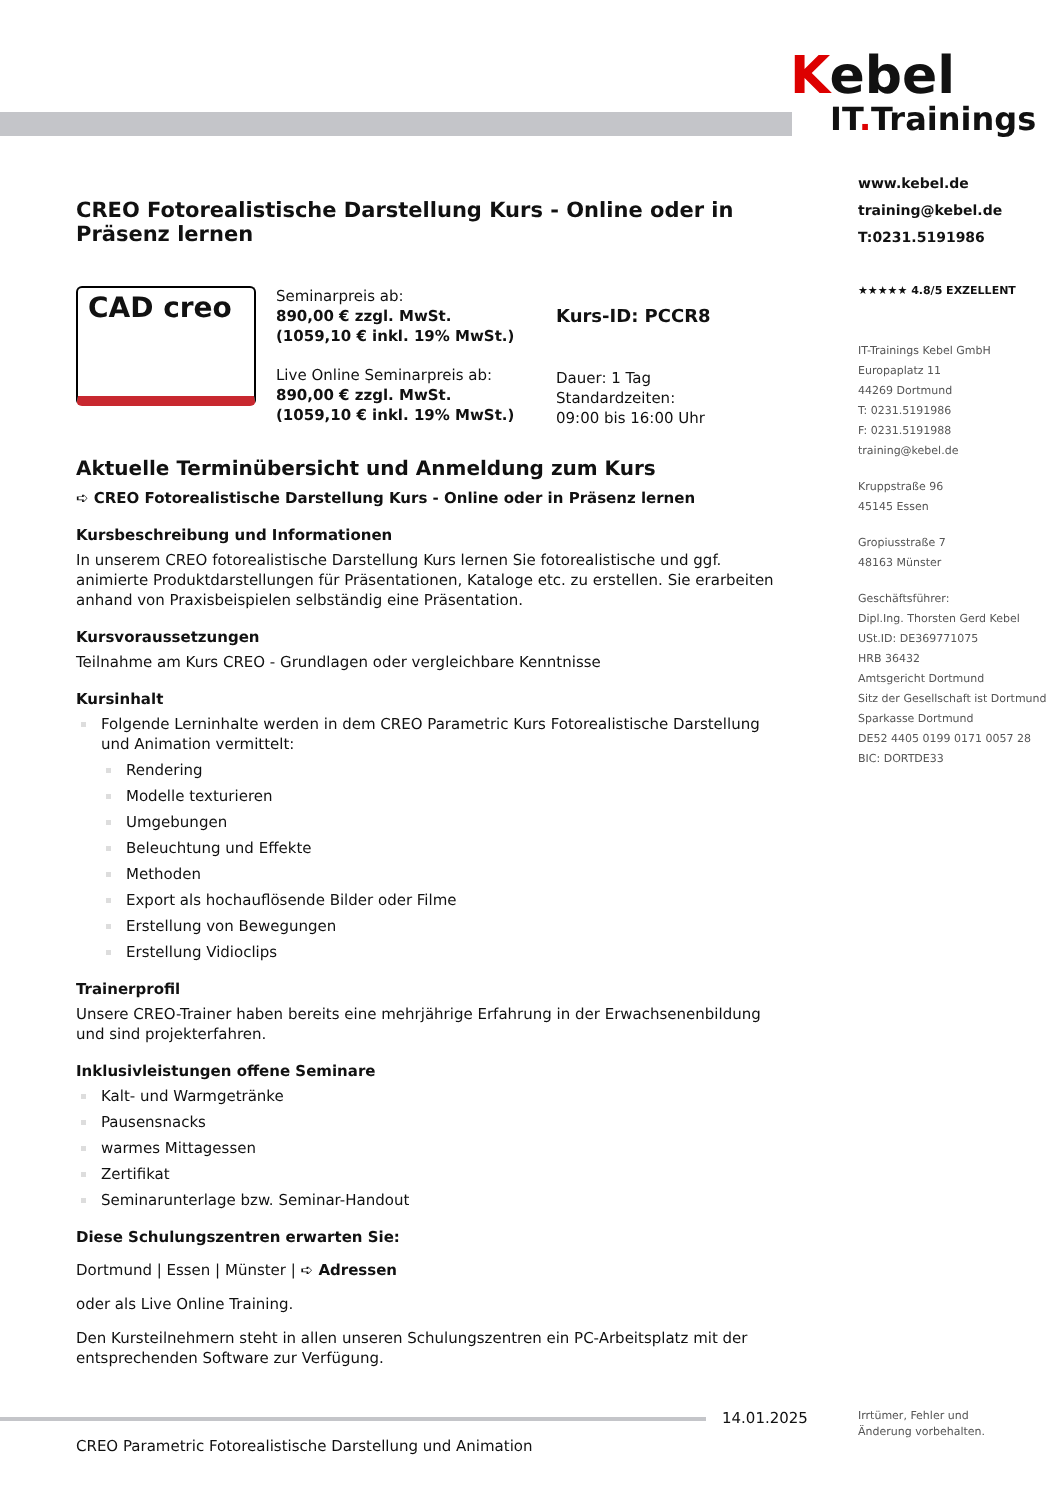Kebel
IT. Trainings
www.kebel.de
training@kebel.de
T:0231.5191986
★★★★★ 4.8/5 EXZELLENT
IT-Trainings Kebel GmbH
Europaplatz 11
44269 Dortmund
T: 0231.5191986
F: 0231.5191988
training@kebel.de
Kruppstraße 96
45145 Essen
Gropiusstraße 7
48163 Münster
Geschäftsführer:
Dipl.Ing. Thorsten Gerd Kebel
USt.ID: DE369771075
HRB 36432
Amtsgericht Dortmund
Sitz der Gesellschaft ist Dortmund
Sparkasse Dortmund
DE52 4405 0199 0171 0057 28
BIC: DORTDE33
CREO Fotorealistische Darstellung Kurs - Online oder in Präsenz lernen
CAD creo
Seminarpreis ab:
890,00 € zzgl. MwSt.
(1059,10 € inkl. 19% MwSt.)
Live Online Seminarpreis ab:
890,00 € zzgl. MwSt.
(1059,10 € inkl. 19% MwSt.)
Kurs-ID: PCCR8
Dauer: 1 Tag
Standardzeiten:
09:00 bis 16:00 Uhr
Aktuelle Terminübersicht und Anmeldung zum Kurs
➪ CREO Fotorealistische Darstellung Kurs - Online oder in Präsenz lernen
Kursbeschreibung und Informationen
In unserem CREO fotorealistische Darstellung Kurs lernen Sie fotorealistische und ggf. animierte Produktdarstellungen für Präsentationen, Kataloge etc. zu erstellen. Sie erarbeiten anhand von Praxisbeispielen selbständig eine Präsentation.
Kursvoraussetzungen
Teilnahme am Kurs CREO - Grundlagen oder vergleichbare Kenntnisse
Kursinhalt
Folgende Lerninhalte werden in dem CREO Parametric Kurs Fotorealistische Darstellung und Animation vermittelt:
Rendering
Modelle texturieren
Umgebungen
Beleuchtung und Effekte
Methoden
Export als hochauflösende Bilder oder Filme
Erstellung von Bewegungen
Erstellung Vidioclips
Trainerprofil
Unsere CREO-Trainer haben bereits eine mehrjährige Erfahrung in der Erwachsenenbildung und sind projekterfahren.
Inklusivleistungen offene Seminare
Kalt- und Warmgetränke
Pausensnacks
warmes Mittagessen
Zertifikat
Seminarunterlage bzw. Seminar-Handout
Diese Schulungszentren erwarten Sie:
Dortmund | Essen | Münster | ➪ Adressen
oder als Live Online Training.
Den Kursteilnehmern steht in allen unseren Schulungszentren ein PC-Arbeitsplatz mit der entsprechenden Software zur Verfügung.
14.01.2025
Irrtümer, Fehler und
Änderung vorbehalten.
CREO Parametric Fotorealistische Darstellung und Animation